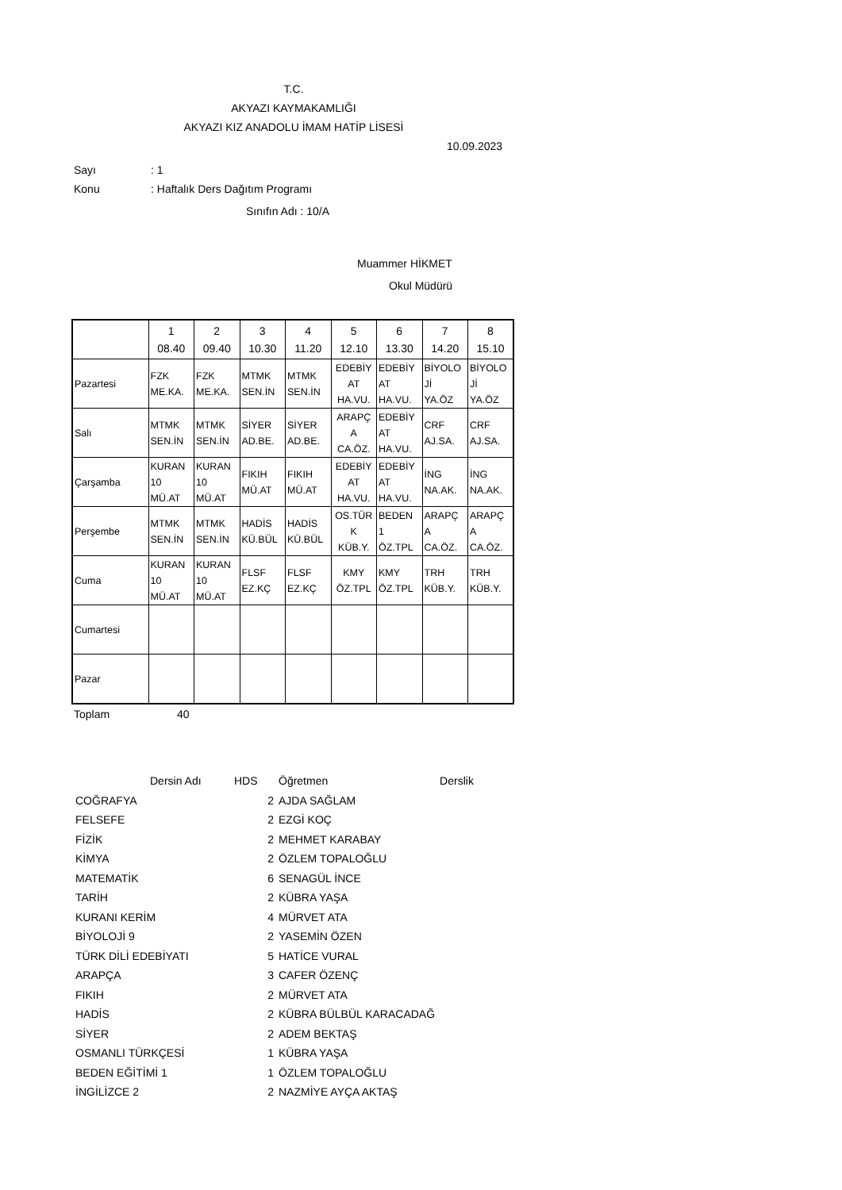T.C.
AKYAZI KAYMAKAMLIĞI
AKYAZI KIZ ANADOLU İMAM HATİP LİSESİ
10.09.2023
Sayı: 1
Konu: Haftalık Ders Dağıtım Programı
Sınıfın Adı : 10/A
Muammer HİKMET
Okul Müdürü
| | 1 08.40 | 2 09.40 | 3 10.30 | 4 11.20 | 5 12.10 | 6 13.30 | 7 14.20 | 8 15.10 |
| Pazartesi | FZK ME.KA. | FZK ME.KA. | MTMK SEN.İN | MTMK SEN.İN | EDEBİY AT HA.VU. | EDEBİY AT HA.VU. | BİYOLO Jİ YA.ÖZ | BİYOLO Jİ YA.ÖZ |
| Salı | MTMK SEN.İN | MTMK SEN.İN | SİYER AD.BE. | SİYER AD.BE. | ARAPÇ A CA.ÖZ. | EDEBİY AT HA.VU. | CRF AJ.SA. | CRF AJ.SA. |
| Çarşamba | KURAN 10 MÜ.AT | KURAN 10 MÜ.AT | FIKIH MÜ.AT | FIKIH MÜ.AT | EDEBİY AT HA.VU. | EDEBİY AT HA.VU. | İNG NA.AK. | İNG NA.AK. |
| Perşembe | MTMK SEN.İN | MTMK SEN.İN | HADİS KÜ.BÜL | HADİS KÜ.BÜL | OS.TÜR K KÜB.Y. | BEDEN 1 ÖZ.TPL | ARAPÇ A CA.ÖZ. | ARAPÇ A CA.ÖZ. |
| Cuma | KURAN 10 MÜ.AT | KURAN 10 MÜ.AT | FLSF EZ.KÇ | FLSF EZ.KÇ | KMY ÖZ.TPL | KMY ÖZ.TPL | TRH KÜB.Y. | TRH KÜB.Y. |
| Cumartesi | | | | | | | | |
| Pazar | | | | | | | | |
Toplam 40
| Dersin Adı | HDS | Öğretmen | Derslik |
| COĞRAFYA | 2 | AJDA SAĞLAM | |
| FELSEFE | 2 | EZGİ KOÇ | |
| FİZİK | 2 | MEHMET KARABAY | |
| KİMYA | 2 | ÖZLEM TOPALOĞLU | |
| MATEMATİK | 6 | SENAGÜL İNCE | |
| TARİH | 2 | KÜBRA YAŞA | |
| KURANI KERİM | 4 | MÜRVET ATA | |
| BİYOLOJİ 9 | 2 | YASEMİN ÖZEN | |
| TÜRK DİLİ EDEBİYATI | 5 | HATİCE VURAL | |
| ARAPÇA | 3 | CAFER ÖZENÇ | |
| FIKIH | 2 | MÜRVET ATA | |
| HADİS | 2 | KÜBRA BÜLBÜL KARACADAĞ | |
| SİYER | 2 | ADEM BEKTAŞ | |
| OSMANLI TÜRKÇESİ | 1 | KÜBRA YAŞA | |
| BEDEN EĞİTİMİ 1 | 1 | ÖZLEM TOPALOĞLU | |
| İNGİLİZCE 2 | 2 | NAZMİYE AYÇA AKTAŞ | |